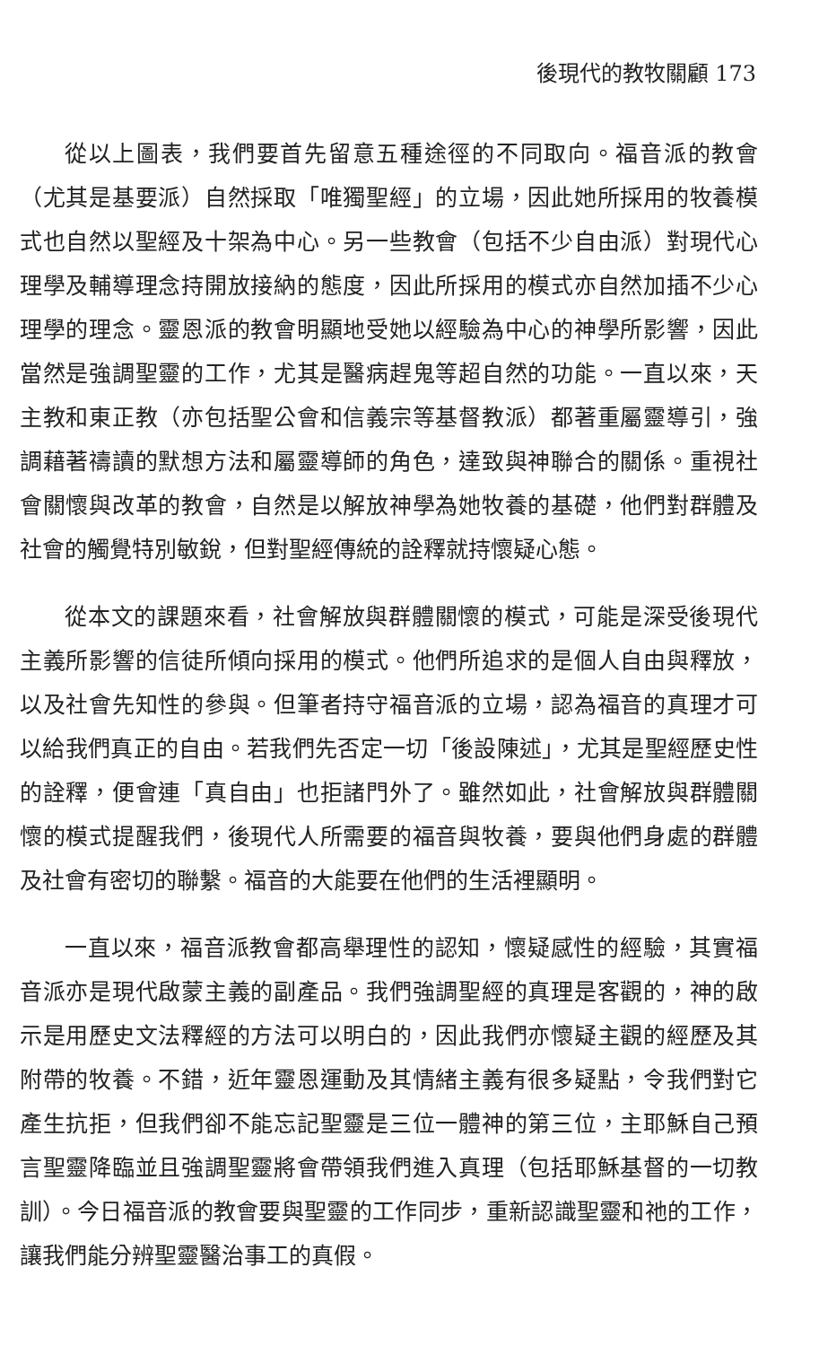後現代的教牧關顧 173
從以上圖表，我們要首先留意五種途徑的不同取向。福音派的教會（尤其是基要派）自然採取「唯獨聖經」的立場，因此她所採用的牧養模式也自然以聖經及十架為中心。另一些教會（包括不少自由派）對現代心理學及輔導理念持開放接納的態度，因此所採用的模式亦自然加插不少心理學的理念。靈恩派的教會明顯地受她以經驗為中心的神學所影響，因此當然是強調聖靈的工作，尤其是醫病趕鬼等超自然的功能。一直以來，天主教和東正教（亦包括聖公會和信義宗等基督教派）都著重屬靈導引，強調藉著禱讀的默想方法和屬靈導師的角色，達致與神聯合的關係。重視社會關懷與改革的教會，自然是以解放神學為她牧養的基礎，他們對群體及社會的觸覺特別敏銳，但對聖經傳統的詮釋就持懷疑心態。
從本文的課題來看，社會解放與群體關懷的模式，可能是深受後現代主義所影響的信徒所傾向採用的模式。他們所追求的是個人自由與釋放，以及社會先知性的參與。但筆者持守福音派的立場，認為福音的真理才可以給我們真正的自由。若我們先否定一切「後設陳述」，尤其是聖經歷史性的詮釋，便會連「真自由」也拒諸門外了。雖然如此，社會解放與群體關懷的模式提醒我們，後現代人所需要的福音與牧養，要與他們身處的群體及社會有密切的聯繫。福音的大能要在他們的生活裡顯明。
一直以來，福音派教會都高舉理性的認知，懷疑感性的經驗，其實福音派亦是現代啟蒙主義的副產品。我們強調聖經的真理是客觀的，神的啟示是用歷史文法釋經的方法可以明白的，因此我們亦懷疑主觀的經歷及其附帶的牧養。不錯，近年靈恩運動及其情緒主義有很多疑點，令我們對它產生抗拒，但我們卻不能忘記聖靈是三位一體神的第三位，主耶穌自己預言聖靈降臨並且強調聖靈將會帶領我們進入真理（包括耶穌基督的一切教訓）。今日福音派的教會要與聖靈的工作同步，重新認識聖靈和祂的工作，讓我們能分辨聖靈醫治事工的真假。